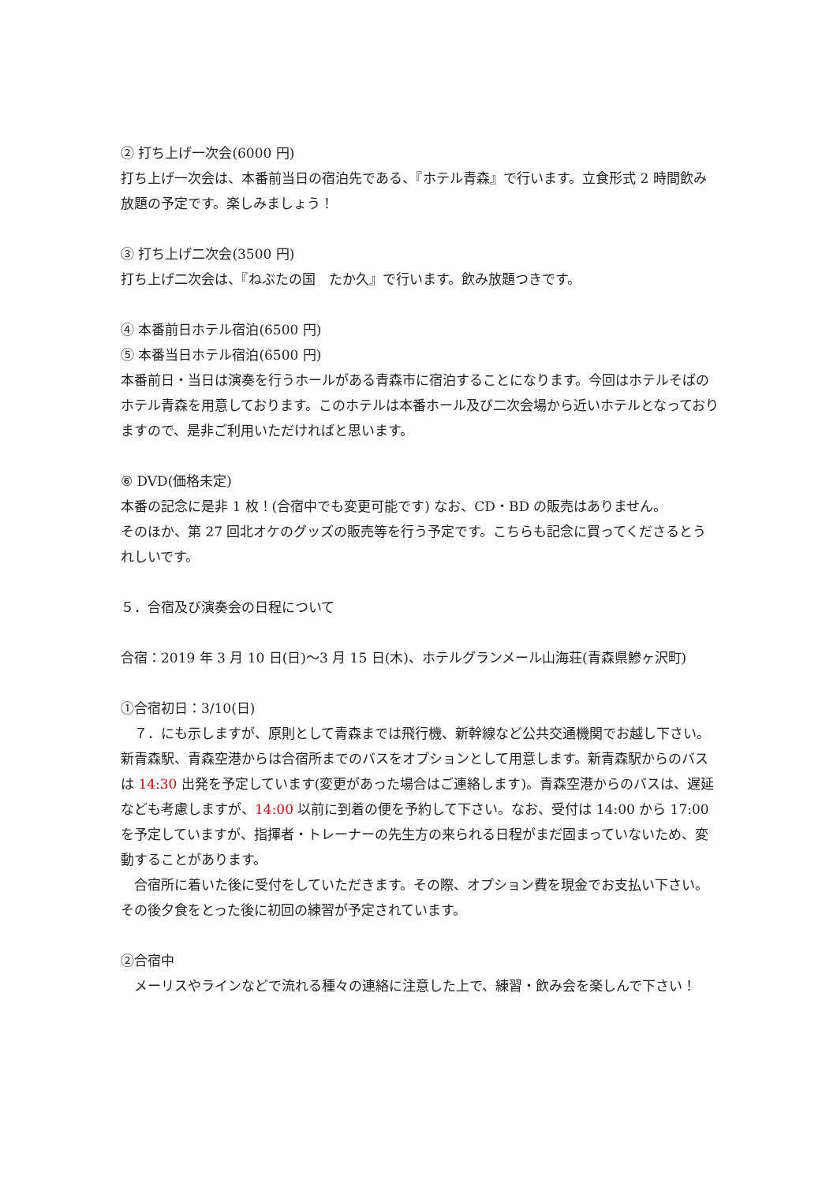② 打ち上げ一次会(6000 円)
打ち上げ一次会は、本番前当日の宿泊先である、『ホテル青森』で行います。立食形式 2 時間飲み放題の予定です。楽しみましょう！
③ 打ち上げ二次会(3500 円)
打ち上げ二次会は、『ねぶたの国　たか久』で行います。飲み放題つきです。
④ 本番前日ホテル宿泊(6500 円)
⑤ 本番当日ホテル宿泊(6500 円)
本番前日・当日は演奏を行うホールがある青森市に宿泊することになります。今回はホテルそばのホテル青森を用意しております。このホテルは本番ホール及び二次会場から近いホテルとなっておりますので、是非ご利用いただければと思います。
⑥ DVD(価格未定)
本番の記念に是非 1 枚！(合宿中でも変更可能です) なお、CD・BD の販売はありません。
そのほか、第 27 回北オケのグッズの販売等を行う予定です。こちらも記念に買ってくださるとうれしいです。
５．合宿及び演奏会の日程について
合宿：2019 年 3 月 10 日(日)～3 月 15 日(木)、ホテルグランメール山海荘(青森県鰺ヶ沢町)
①合宿初日：3/10(日)
　７．にも示しますが、原則として青森までは飛行機、新幹線など公共交通機関でお越し下さい。新青森駅、青森空港からは合宿所までのバスをオプションとして用意します。新青森駅からのバスは 14:30 出発を予定しています(変更があった場合はご連絡します)。青森空港からのバスは、遅延なども考慮しますが、14:00 以前に到着の便を予約して下さい。なお、受付は 14:00 から 17:00 を予定していますが、指揮者・トレーナーの先生方の来られる日程がまだ固まっていないため、変動することがあります。
　合宿所に着いた後に受付をしていただきます。その際、オプション費を現金でお支払い下さい。その後夕食をとった後に初回の練習が予定されています。
②合宿中
　メーリスやラインなどで流れる種々の連絡に注意した上で、練習・飲み会を楽しんで下さい！